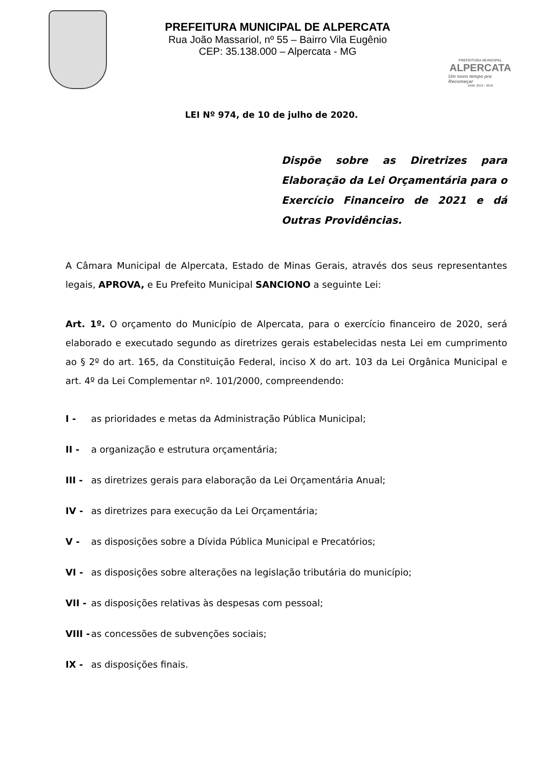PREFEITURA MUNICIPAL DE ALPERCATA
Rua João Massariol, nº 55 – Bairro Vila Eugênio
CEP: 35.138.000 – Alpercata - MG
PREFEITURA MUNICIPAL
ALPERCATA
Um novo tempo pra Recomeçar
ADM. 2013 - 2016
LEI Nº 974, de 10 de julho de 2020.
Dispõe sobre as Diretrizes para Elaboração da Lei Orçamentária para o Exercício Financeiro de 2021 e dá Outras Providências.
A Câmara Municipal de Alpercata, Estado de Minas Gerais, através dos seus representantes legais, APROVA, e Eu Prefeito Municipal SANCIONO a seguinte Lei:
Art. 1º. O orçamento do Município de Alpercata, para o exercício financeiro de 2020, será elaborado e executado segundo as diretrizes gerais estabelecidas nesta Lei em cumprimento ao § 2º do art. 165, da Constituição Federal, inciso X do art. 103 da Lei Orgânica Municipal e art. 4º da Lei Complementar nº. 101/2000, compreendendo:
I - as prioridades e metas da Administração Pública Municipal;
II - a organização e estrutura orçamentária;
III - as diretrizes gerais para elaboração da Lei Orçamentária Anual;
IV - as diretrizes para execução da Lei Orçamentária;
V - as disposições sobre a Dívida Pública Municipal e Precatórios;
VI - as disposições sobre alterações na legislação tributária do município;
VII - as disposições relativas às despesas com pessoal;
VIII - as concessões de subvenções sociais;
IX - as disposições finais.